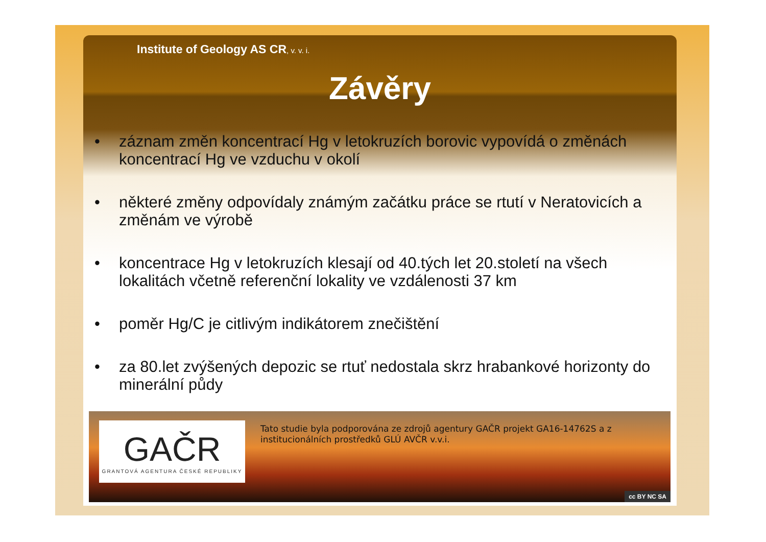Institute of Geology AS CR, v. v. i.
Závěry
• záznam změn koncentrací Hg v letokruzích borovic vypovídá o změnách koncentrací Hg ve vzduchu v okolí
• některé změny odpovídaly známým začátku práce se rtutí v Neratovicích a změnám ve výrobě
• koncentrace Hg v letokruzích klesají od 40.tých let 20.století na všech lokalitách včetně referenční lokality ve vzdálenosti 37 km
• poměr Hg/C je citlivým indikátorem znečištění
• za 80.let zvýšených depozic se rtuť nedostala skrz hrabankové horizonty do minerální půdy
GAČR
GRANTOVÁ AGENTURA ČESKÉ REPUBLIKY
Tato studie byla podporována ze zdrojů agentury GAČR projekt GA16-14762S a z institucionálních prostředků GLÚ AVČR v.v.i.
cc BY NC SA